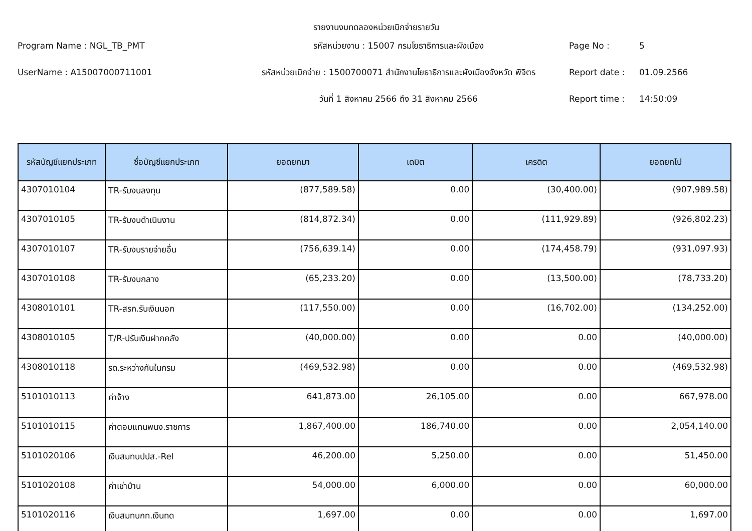รายงานงบทดลองหน่วยเบิกจ่ายรายวัน
Program Name : NGL_TB_PMT
รหัสหน่วยงาน : 15007 กรมโยธาธิการและผังเมือง
Page No :
5
UserName : A15007000711001
รหัสหน่วยเบิกจ่าย : 1500700071 สำนักงานโยธาธิการและผังเมืองจังหวัด พิจิตร
Report date :
01.09.2566
วันที่ 1 สิงหาคม 2566 ถึง 31 สิงหาคม 2566
Report time :
14:50:09
| รหัสบัญชีแยกประเภท | ชื่อบัญชีแยกประเภท | ยอดยกมา | เดบิต | เครดิต | ยอดยกไป |
| --- | --- | --- | --- | --- | --- |
| 4307010104 | TR-รับงบลงทุน | (877,589.58) | 0.00 | (30,400.00) | (907,989.58) |
| 4307010105 | TR-รับงบดำเนินงาน | (814,872.34) | 0.00 | (111,929.89) | (926,802.23) |
| 4307010107 | TR-รับงบรายจ่ายอื่น | (756,639.14) | 0.00 | (174,458.79) | (931,097.93) |
| 4307010108 | TR-รับงบกลาง | (65,233.20) | 0.00 | (13,500.00) | (78,733.20) |
| 4308010101 | TR-สรก.รับเงินนอก | (117,550.00) | 0.00 | (16,702.00) | (134,252.00) |
| 4308010105 | T/R-ปรับเงินฝากคลัง | (40,000.00) | 0.00 | 0.00 | (40,000.00) |
| 4308010118 | รด.ระหว่างกันในกรม | (469,532.98) | 0.00 | 0.00 | (469,532.98) |
| 5101010113 | ค่าจ้าง | 641,873.00 | 26,105.00 | 0.00 | 667,978.00 |
| 5101010115 | ค่าตอบแทนพนง.ราชการ | 1,867,400.00 | 186,740.00 | 0.00 | 2,054,140.00 |
| 5101020106 | เงินสมทบปปส.-Rel | 46,200.00 | 5,250.00 | 0.00 | 51,450.00 |
| 5101020108 | ค่าเช่าบ้าน | 54,000.00 | 6,000.00 | 0.00 | 60,000.00 |
| 5101020116 | เงินสมทบกท.เงินทด | 1,697.00 | 0.00 | 0.00 | 1,697.00 |